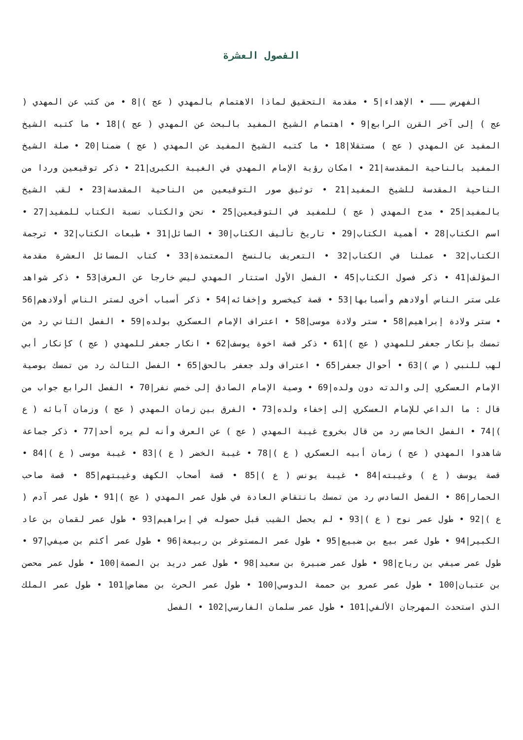الفصول العشرة
الفهرس ـــ • الإهداء|5 • مقدمة التحقيق لماذا الاهتمام بالمهدي ( عج )|8 • من كتب عن المهدي ( عج ) إلى آخر القرن الرابع|9 • اهتمام الشيخ المفيد بالبحث عن المهدي ( عج )|18 • ما كتبه الشيخ المفيد عن المهدي ( عج ) مستقلا|18 • ما كتبه الشيخ المفيد عن المهدي ( عج ) ضمنا|20 • صلة الشيخ المفيد بالناحية المقدسة|21 • امكان رؤية الإمام المهدي في الغيبة الكبرى|21 • ذكر توقيعين وردا من الناحية المقدسة للشيخ المفيد|21 • توثيق صور التوقيعين من الناحية المقدسة|23 • لقب الشيخ بالمفيد|25 • مدح المهدي ( عج ) للمفيد في التوقيعين|25 • نحن والكتاب نسبة الكتاب للمفيد|27 • اسم الكتاب|28 • أهمية الكتاب|29 • تاريخ تأليف الكتاب|30 • السائل|31 • طبعات الكتاب|32 • ترجمة الكتاب|32 • عملنا في الكتاب|32 • التعريف بالنسخ المعتمدة|33 • كتاب المسائل العشرة مقدمة المؤلف|41 • ذكر فصول الكتاب|45 • الفصل الأول استتار المهدي ليس خارجا عن العرف|53 • ذكر شواهد على ستر الناس أولادهم وأسبابها|53 • قصة كيخسرو وإخفائه|54 • ذكر أسباب أخرى لستر الناس أولادهم|56 • ستر ولادة إبراهيم|58 • ستر ولادة موسى|58 • اعتراف الإمام العسكري بولده|59 • الفصل الثاني رد من تمسك بإنكار جعفر للمهدي ( عج )|61 • ذكر قصة اخوة يوسف|62 • انكار جعفر للمهدي ( عج ) كإنكار أبي لهب للنبي ( ص )|63 • أحوال جعفر|65 • اعتراف ولد جعفر بالحق|65 • الفصل الثالث رد من تمسك بوصية الإمام العسكري إلى والدته دون ولده|69 • وصية الإمام الصادق إلى خمس نفر|70 • الفصل الرابع جواب من قال : ما الداعي للإمام العسكري إلى إخفاء ولده|73 • الفرق بين زمان المهدي ( عج ) وزمان آبائه ( ع )|74 • الفصل الخامس رد من قال بخروج غيبة المهدي ( عج ) عن العرف وأنه لم يره أحد|77 • ذكر جماعة شاهدوا المهدي ( عج ) زمان أبيه العسكري ( ع )|78 • غيبة الخضر ( ع )|83 • غيبة موسى ( ع )|84 • قصة يوسف ( ع ) وغيبته|84 • غيبة يونس ( ع )|85 • قصة أصحاب الكهف وغيبتهم|85 • قصة صاحب الحمار|86 • الفصل السادس رد من تمسك بانتقاض العادة في طول عمر المهدي ( عج )|91 • طول عمر آدم ( ع )|92 • طول عمر نوح ( ع )|93 • لم يحصل الشيب قبل حصوله في إبراهيم|93 • طول عمر لقمان بن عاد الكبير|94 • طول عمر بيع بن ضبيع|95 • طول عمر المستوغر بن ربيعة|96 • طول عمر أكثم بن صيفي|97 • طول عمر صيفي بن رياح|98 • طول عمر ضبيرة بن سعيد|98 • طول عمر دريد بن الصمة|100 • طول عمر محصن بن عتبان|100 • طول عمر عمرو بن حممة الدوسي|100 • طول عمر الحرث بن مضاض|101 • طول عمر الملك الذي استحدث المهرجان الألفي|101 • طول عمر سلمان الفارسي|102 • الفصل